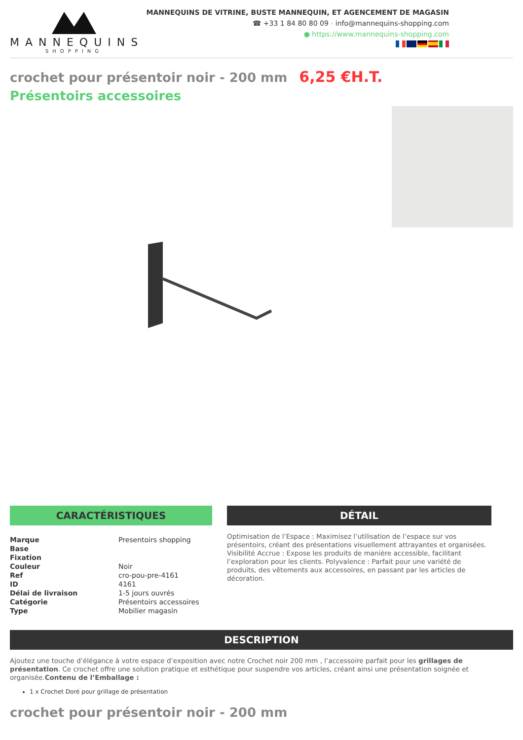MANNEQUINS
SHOPPING
MANNEQUINS DE VITRINE, BUSTE MANNEQUIN, ET AGENCEMENT DE MAGASIN
☎ +33 1 84 80 80 09 - info@mannequins-shopping.com
● https://www.mannequins-shopping.com
crochet pour présentoir noir - 200 mm 6,25 €H.T.
Présentoirs accessoires
CARACTÉRISTIQUES
| Marque | Presentoirs shopping |
| Base | |
| Fixation | |
| Couleur | Noir |
| Ref | cro-pou-pre-4161 |
| ID | 4161 |
| Délai de livraison | 1-5 jours ouvrés |
| Catégorie | Présentoirs accessoires |
| Type | Mobilier magasin |
DÉTAIL
Optimisation de l’Espace : Maximisez l’utilisation de l’espace sur vos présentoirs, créant des présentations visuellement attrayantes et organisées. Visibilité Accrue : Expose les produits de manière accessible, facilitant l’exploration pour les clients. Polyvalence : Parfait pour une variété de produits, des vêtements aux accessoires, en passant par les articles de décoration.
DESCRIPTION
Ajoutez une touche d’élégance à votre espace d’exposition avec notre Crochet noir 200 mm , l’accessoire parfait pour les grillages de présentation. Ce crochet offre une solution pratique et esthétique pour suspendre vos articles, créant ainsi une présentation soignée et organisée.Contenu de l’Emballage :
1 x Crochet Doré pour grillage de présentation
crochet pour présentoir noir - 200 mm